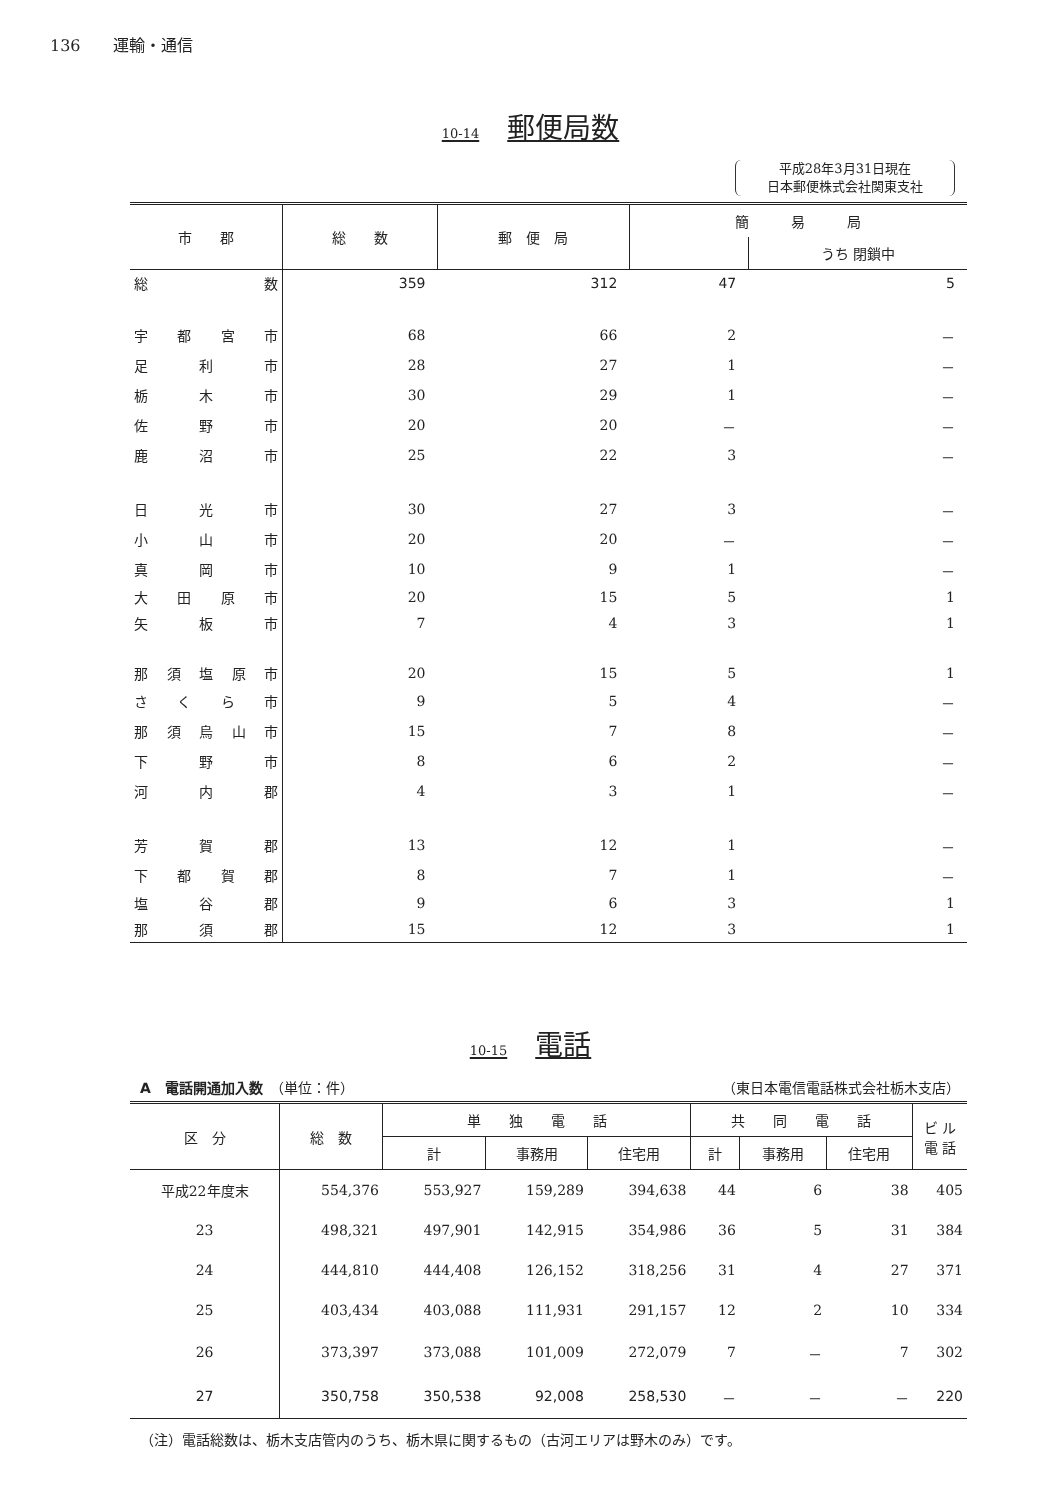136　　運輸・通信
10-14 郵便局数
平成28年3月31日現在
日本郵便株式会社関東支社
| 市 郡 | 総 数 | 郵 便 局 | 簡 易 局 | |
| --- | --- | --- | --- | --- |
| | | | | うち 閉鎖中 |
| 総数 | 359 | 312 | 47 | 5 |
| 宇都宮市 | 68 | 66 | 2 | － |
| 足利市 | 28 | 27 | 1 | － |
| 栃木市 | 30 | 29 | 1 | － |
| 佐野市 | 20 | 20 | － | － |
| 鹿沼市 | 25 | 22 | 3 | － |
| 日光市 | 30 | 27 | 3 | － |
| 小山市 | 20 | 20 | － | － |
| 真岡市 | 10 | 9 | 1 | － |
| 大田原市 | 20 | 15 | 5 | 1 |
| 矢板市 | 7 | 4 | 3 | 1 |
| 那須塩原市 | 20 | 15 | 5 | 1 |
| さくら市 | 9 | 5 | 4 | － |
| 那須烏山市 | 15 | 7 | 8 | － |
| 下野市 | 8 | 6 | 2 | － |
| 河内郡 | 4 | 3 | 1 | － |
| 芳賀郡 | 13 | 12 | 1 | － |
| 下都賀郡 | 8 | 7 | 1 | － |
| 塩谷郡 | 9 | 6 | 3 | 1 |
| 那須郡 | 15 | 12 | 3 | 1 |
10-15 電話
A　電話開通加入数　（単位：件） （東日本電信電話株式会社栃木支店）
| 区 分 | 総 数 | 単 独 電 話 | | | 共 同 電 話 | | | ビ ル 電 話 |
| --- | --- | --- | --- | --- | --- | --- | --- | --- |
| | | 計 | 事務用 | 住宅用 | 計 | 事務用 | 住宅用 | |
| 平成22年度末 | 554,376 | 553,927 | 159,289 | 394,638 | 44 | 6 | 38 | 405 |
| 23 | 498,321 | 497,901 | 142,915 | 354,986 | 36 | 5 | 31 | 384 |
| 24 | 444,810 | 444,408 | 126,152 | 318,256 | 31 | 4 | 27 | 371 |
| 25 | 403,434 | 403,088 | 111,931 | 291,157 | 12 | 2 | 10 | 334 |
| 26 | 373,397 | 373,088 | 101,009 | 272,079 | 7 | － | 7 | 302 |
| 27 | 350,758 | 350,538 | 92,008 | 258,530 | － | － | － | 220 |
（注）電話総数は、栃木支店管内のうち、栃木県に関するもの（古河エリアは野木のみ）です。